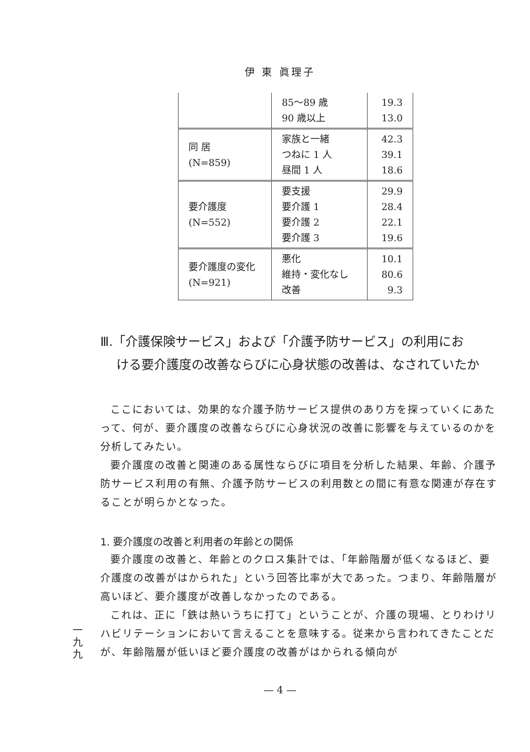伊 東 眞理子
| | 85〜89 歳 90 歳以上 | 19.3 13.0 |
| 同 居 (N=859) | 家族と一緒 つねに 1 人 昼間 1 人 | 42.3 39.1 18.6 |
| 要介護度 (N=552) | 要支援 要介護 1 要介護 2 要介護 3 | 29.9 28.4 22.1 19.6 |
| 要介護度の変化 (N=921) | 悪化 維持・変化なし 改善 | 10.1 80.6 9.3 |
Ⅲ.「介護保険サービス」および「介護予防サービス」の利用にお
ける要介護度の改善ならびに心身状態の改善は、なされていたか
ここにおいては、効果的な介護予防サービス提供のあり方を探っていくにあたって、何が、要介護度の改善ならびに心身状況の改善に影響を与えているのかを分析してみたい。
要介護度の改善と関連のある属性ならびに項目を分析した結果、年齢、介護予防サービス利用の有無、介護予防サービスの利用数との間に有意な関連が存在することが明らかとなった。
1. 要介護度の改善と利用者の年齢との関係
要介護度の改善と、年齢とのクロス集計では、「年齢階層が低くなるほど、要介護度の改善がはかられた」という回答比率が大であった。つまり、年齢階層が高いほど、要介護度が改善しなかったのである。
これは、正に「鉄は熱いうちに打て」ということが、介護の現場、とりわけリハビリテーションにおいて言えることを意味する。従来から言われてきたことだが、年齢階層が低いほど要介護度の改善がはかられる傾向が
一九九
— 4 —